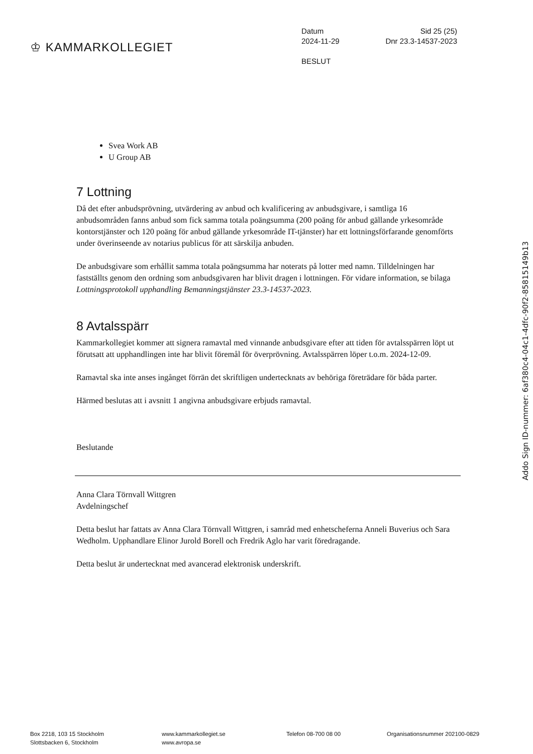♔ KAMMARKOLLEGIET
Datum Sid 25 (25)
2024-11-29 Dnr 23.3-14537-2023
BESLUT
Svea Work AB
U Group AB
7 Lottning
Då det efter anbudsprövning, utvärdering av anbud och kvalificering av anbudsgivare, i samtliga 16 anbudsområden fanns anbud som fick samma totala poängsumma (200 poäng för anbud gällande yrkesområde kontorstjänster och 120 poäng för anbud gällande yrkesområde IT-tjänster) har ett lottningsförfarande genomförts under överinseende av notarius publicus för att särskilja anbuden.
De anbudsgivare som erhållit samma totala poängsumma har noterats på lotter med namn. Tilldelningen har fastställts genom den ordning som anbudsgivaren har blivit dragen i lottningen. För vidare information, se bilaga Lottningsprotokoll upphandling Bemanningstjänster 23.3-14537-2023.
8 Avtalsspärr
Kammarkollegiet kommer att signera ramavtal med vinnande anbudsgivare efter att tiden för avtalsspärren löpt ut förutsatt att upphandlingen inte har blivit föremål för överprövning. Avtalsspärren löper t.o.m. 2024-12-09.
Ramavtal ska inte anses ingånget förrän det skriftligen undertecknats av behöriga företrädare för båda parter.
Härmed beslutas att i avsnitt 1 angivna anbudsgivare erbjuds ramavtal.
Beslutande
Anna Clara Törnvall Wittgren
Avdelningschef
Detta beslut har fattats av Anna Clara Törnvall Wittgren, i samråd med enhetscheferna Anneli Buverius och Sara Wedholm. Upphandlare Elinor Jurold Borell och Fredrik Aglo har varit föredragande.
Detta beslut är undertecknat med avancerad elektronisk underskrift.
Addo Sign ID-nummer: 6af380c4-04c1-4dfc-90f2-85815149b13
Box 2218, 103 15 Stockholm
Slottsbacken 6, Stockholm
www.kammarkollegiet.se
www.avropa.se
Telefon 08-700 08 00 Organisationsnummer 202100-0829